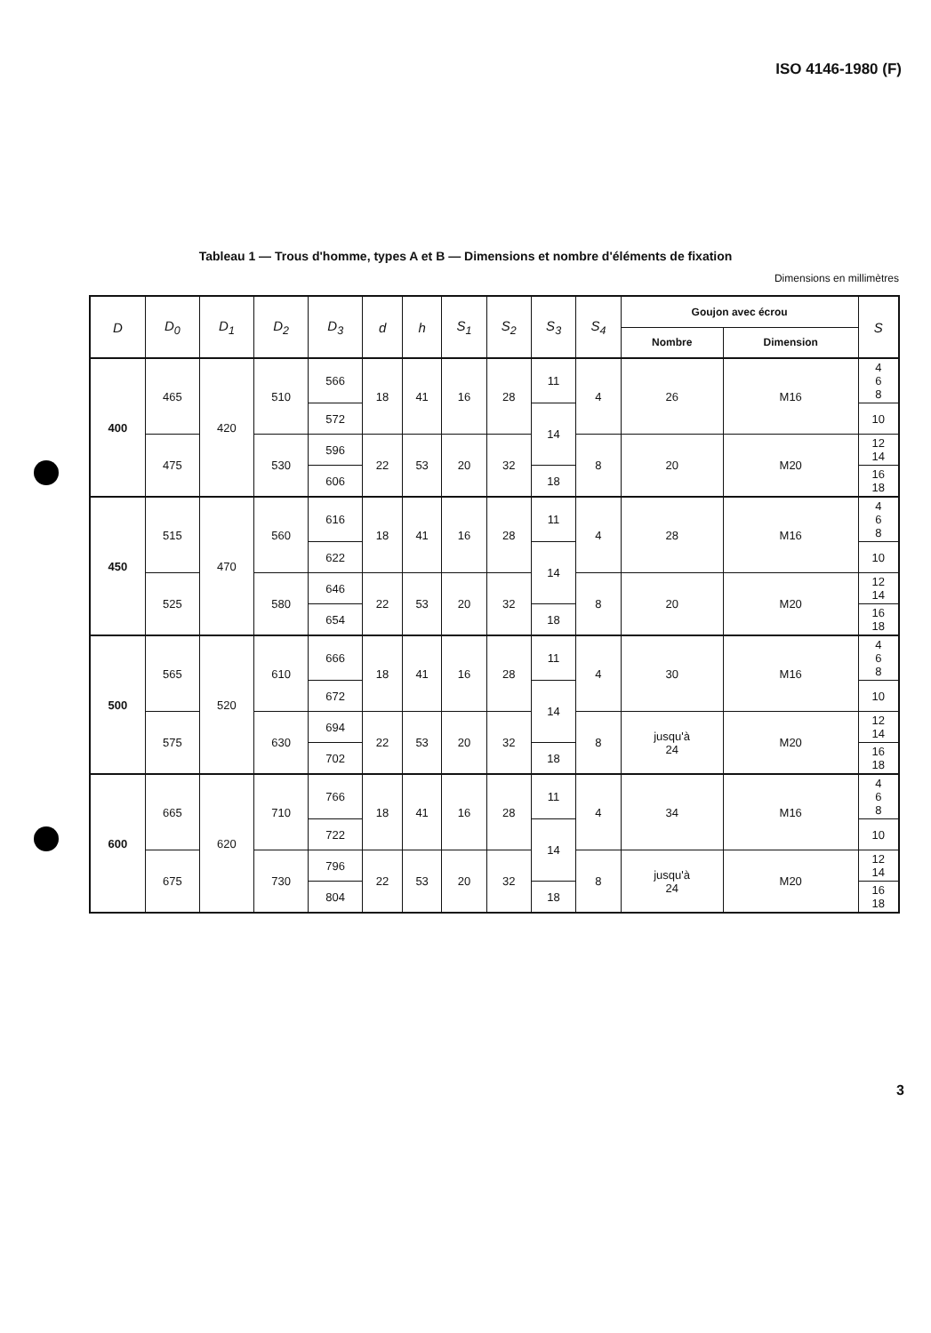ISO 4146-1980 (F)
Tableau 1 — Trous d'homme, types A et B — Dimensions et nombre d'éléments de fixation
Dimensions en millimètres
| D | D<sub>0</sub> | D<sub>1</sub> | D<sub>2</sub> | D<sub>3</sub> | d | h | S<sub>1</sub> | S<sub>2</sub> | S<sub>3</sub> | S<sub>4</sub> | Goujon avec écrou | | S |
| --- | --- | --- | --- | --- | --- | --- | --- | --- | --- | --- | --- | --- | --- |
| | | | | | | | | | | | Nombre | Dimension | |
| 400 | 465 | 420 | 510 | 566 | 18 | 41 | 16 | 28 | 11 | 4 | 26 | M16 | 4 6 8 |
| | | | | 572 | | | | | 14 | | | | 10 |
| | 475 | | 530 | 596 | 22 | 53 | 20 | 32 | | 8 | 20 | M20 | 12 14 |
| | | | | 606 | | | | | 18 | | | | 16 18 |
| 450 | 515 | 470 | 560 | 616 | 18 | 41 | 16 | 28 | 11 | 4 | 28 | M16 | 4 6 8 |
| | | | | 622 | | | | | 14 | | | | 10 |
| | 525 | | 580 | 646 | 22 | 53 | 20 | 32 | | 8 | 20 | M20 | 12 14 |
| | | | | 654 | | | | | 18 | | | | 16 18 |
| 500 | 565 | 520 | 610 | 666 | 18 | 41 | 16 | 28 | 11 | 4 | 30 | M16 | 4 6 8 |
| | | | | 672 | | | | | 14 | | | | 10 |
| | 575 | | 630 | 694 | 22 | 53 | 20 | 32 | | 8 | jusqu'à 24 | M20 | 12 14 |
| | | | | 702 | | | | | 18 | | | | 16 18 |
| 600 | 665 | 620 | 710 | 766 | 18 | 41 | 16 | 28 | 11 | 4 | 34 | M16 | 4 6 8 |
| | | | | 722 | | | | | 14 | | | | 10 |
| | 675 | | 730 | 796 | 22 | 53 | 20 | 32 | | 8 | jusqu'à 24 | M20 | 12 14 |
| | | | | 804 | | | | | 18 | | | | 16 18 |
3